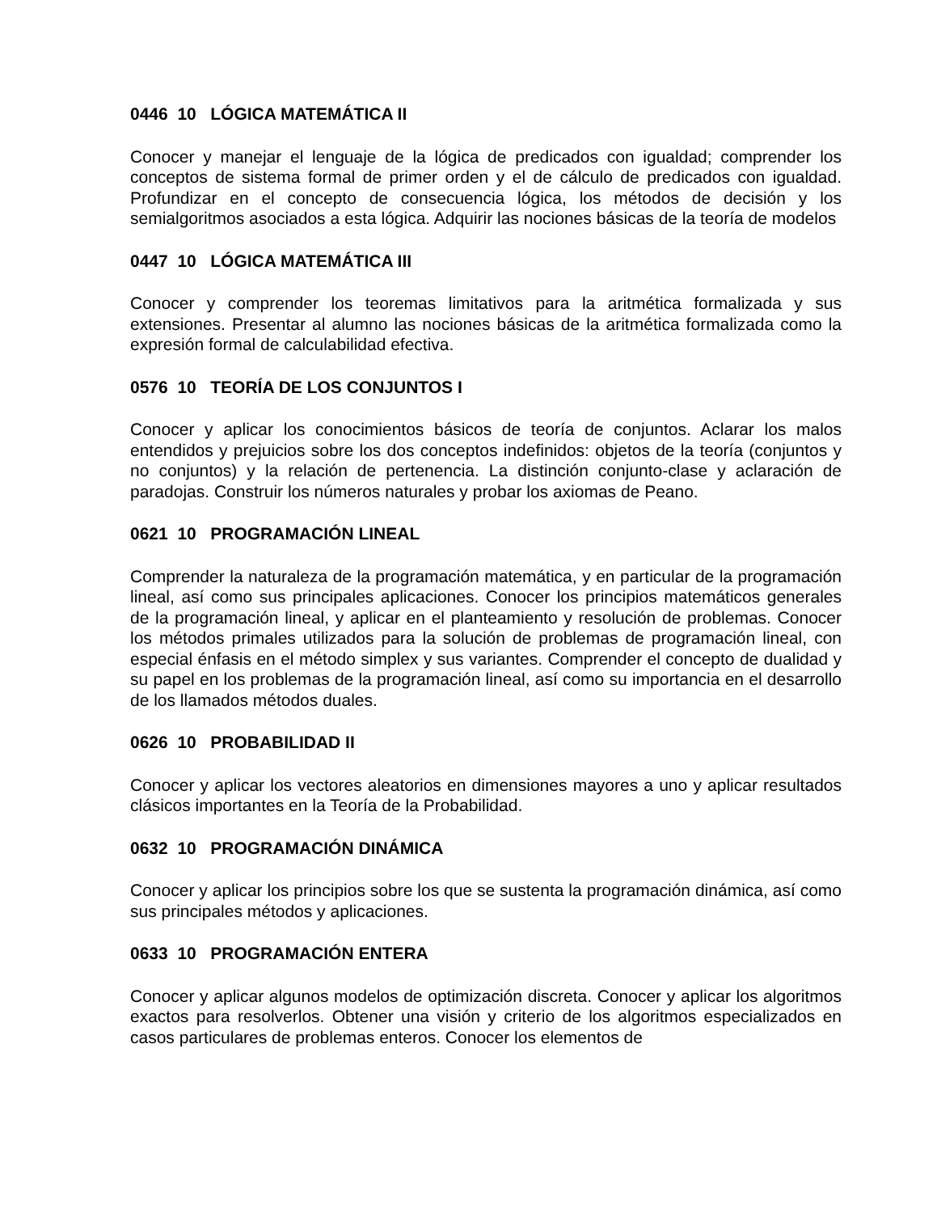0446 10 LÓGICA MATEMÁTICA II
Conocer y manejar el lenguaje de la lógica de predicados con igualdad; comprender los conceptos de sistema formal de primer orden y el de cálculo de predicados con igualdad. Profundizar en el concepto de consecuencia lógica, los métodos de decisión y los semialgoritmos asociados a esta lógica. Adquirir las nociones básicas de la teoría de modelos
0447 10 LÓGICA MATEMÁTICA III
Conocer y comprender los teoremas limitativos para la aritmética formalizada y sus extensiones. Presentar al alumno las nociones básicas de la aritmética formalizada como la expresión formal de calculabilidad efectiva.
0576 10 TEORÍA DE LOS CONJUNTOS I
Conocer y aplicar los conocimientos básicos de teoría de conjuntos. Aclarar los malos entendidos y prejuicios sobre los dos conceptos indefinidos: objetos de la teoría (conjuntos y no conjuntos) y la relación de pertenencia. La distinción conjunto-clase y aclaración de paradojas. Construir los números naturales y probar los axiomas de Peano.
0621 10 PROGRAMACIÓN LINEAL
Comprender la naturaleza de la programación matemática, y en particular de la programación lineal, así como sus principales aplicaciones. Conocer los principios matemáticos generales de la programación lineal, y aplicar en el planteamiento y resolución de problemas. Conocer los métodos primales utilizados para la solución de problemas de programación lineal, con especial énfasis en el método simplex y sus variantes. Comprender el concepto de dualidad y su papel en los problemas de la programación lineal, así como su importancia en el desarrollo de los llamados métodos duales.
0626 10 PROBABILIDAD II
Conocer y aplicar los vectores aleatorios en dimensiones mayores a uno y aplicar resultados clásicos importantes en la Teoría de la Probabilidad.
0632 10 PROGRAMACIÓN DINÁMICA
Conocer y aplicar los principios sobre los que se sustenta la programación dinámica, así como sus principales métodos y aplicaciones.
0633 10 PROGRAMACIÓN ENTERA
Conocer y aplicar algunos modelos de optimización discreta. Conocer y aplicar los algoritmos exactos para resolverlos. Obtener una visión y criterio de los algoritmos especializados en casos particulares de problemas enteros. Conocer los elementos de